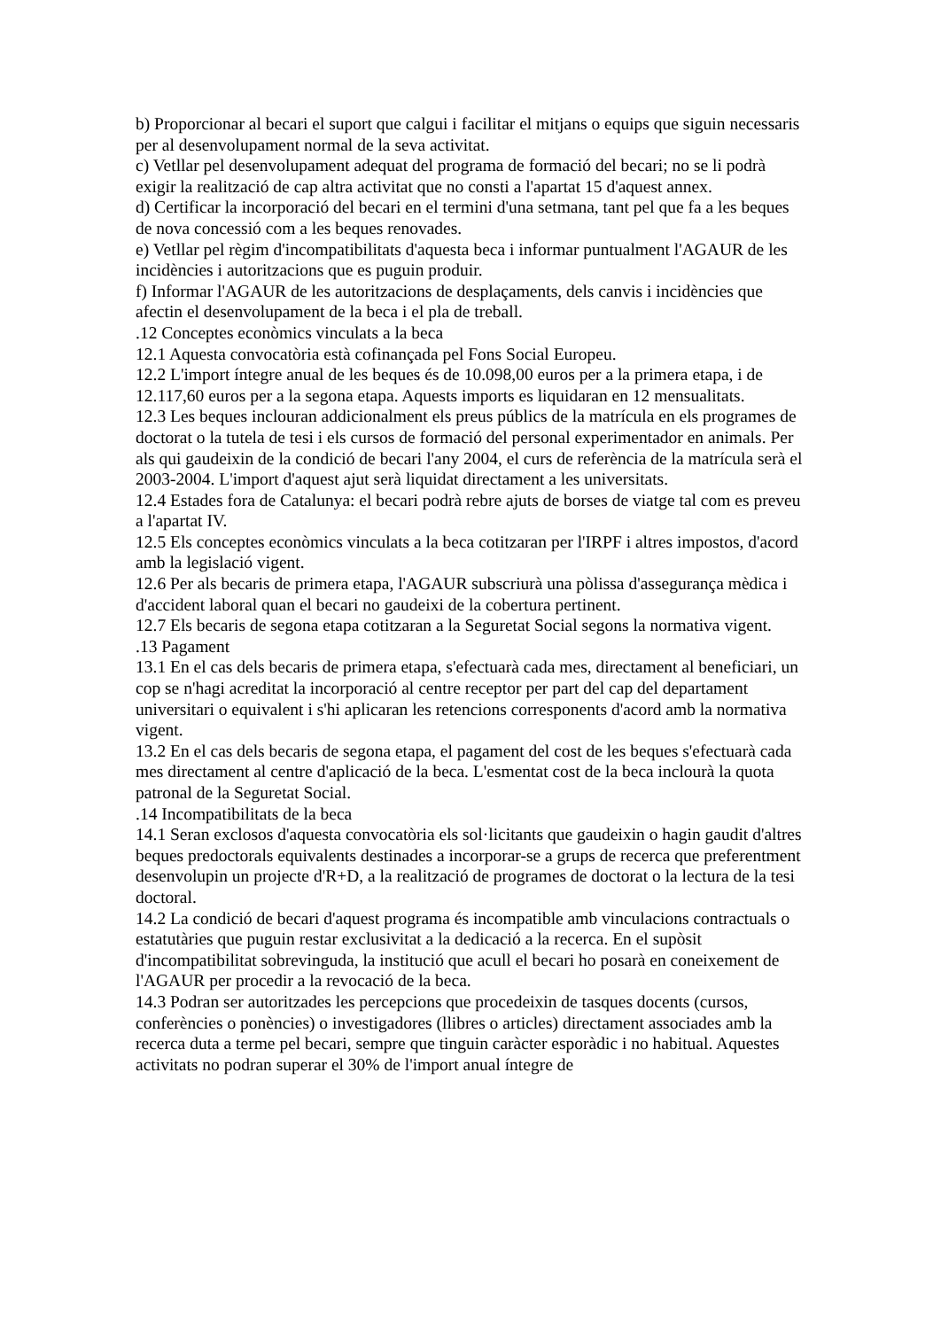b) Proporcionar al becari el suport que calgui i facilitar el mitjans o equips que siguin necessaris per al desenvolupament normal de la seva activitat.
c) Vetllar pel desenvolupament adequat del programa de formació del becari; no se li podrà exigir la realització de cap altra activitat que no consti a l'apartat 15 d'aquest annex.
d) Certificar la incorporació del becari en el termini d'una setmana, tant pel que fa a les beques de nova concessió com a les beques renovades.
e) Vetllar pel règim d'incompatibilitats d'aquesta beca i informar puntualment l'AGAUR de les incidències i autoritzacions que es puguin produir.
f) Informar l'AGAUR de les autoritzacions de desplaçaments, dels canvis i incidències que afectin el desenvolupament de la beca i el pla de treball.
.12 Conceptes econòmics vinculats a la beca
12.1 Aquesta convocatòria està cofinançada pel Fons Social Europeu.
12.2 L'import íntegre anual de les beques és de 10.098,00 euros per a la primera etapa, i de 12.117,60 euros per a la segona etapa. Aquests imports es liquidaran en 12 mensualitats.
12.3 Les beques inclouran addicionalment els preus públics de la matrícula en els programes de doctorat o la tutela de tesi i els cursos de formació del personal experimentador en animals. Per als qui gaudeixin de la condició de becari l'any 2004, el curs de referència de la matrícula serà el 2003-2004. L'import d'aquest ajut serà liquidat directament a les universitats.
12.4 Estades fora de Catalunya: el becari podrà rebre ajuts de borses de viatge tal com es preveu a l'apartat IV.
12.5 Els conceptes econòmics vinculats a la beca cotitzaran per l'IRPF i altres impostos, d'acord amb la legislació vigent.
12.6 Per als becaris de primera etapa, l'AGAUR subscriurà una pòlissa d'assegurança mèdica i d'accident laboral quan el becari no gaudeixi de la cobertura pertinent.
12.7 Els becaris de segona etapa cotitzaran a la Seguretat Social segons la normativa vigent.
.13 Pagament
13.1 En el cas dels becaris de primera etapa, s'efectuarà cada mes, directament al beneficiari, un cop se n'hagi acreditat la incorporació al centre receptor per part del cap del departament universitari o equivalent i s'hi aplicaran les retencions corresponents d'acord amb la normativa vigent.
13.2 En el cas dels becaris de segona etapa, el pagament del cost de les beques s'efectuarà cada mes directament al centre d'aplicació de la beca. L'esmentat cost de la beca inclourà la quota patronal de la Seguretat Social.
.14 Incompatibilitats de la beca
14.1 Seran exclosos d'aquesta convocatòria els sol·licitants que gaudeixin o hagin gaudit d'altres beques predoctorals equivalents destinades a incorporar-se a grups de recerca que preferentment desenvolupin un projecte d'R+D, a la realització de programes de doctorat o la lectura de la tesi doctoral.
14.2 La condició de becari d'aquest programa és incompatible amb vinculacions contractuals o estatutàries que puguin restar exclusivitat a la dedicació a la recerca. En el supòsit d'incompatibilitat sobrevinguda, la institució que acull el becari ho posarà en coneixement de l'AGAUR per procedir a la revocació de la beca.
14.3 Podran ser autoritzades les percepcions que procedeixin de tasques docents (cursos, conferències o ponències) o investigadores (llibres o articles) directament associades amb la recerca duta a terme pel becari, sempre que tinguin caràcter esporàdic i no habitual. Aquestes activitats no podran superar el 30% de l'import anual íntegre de